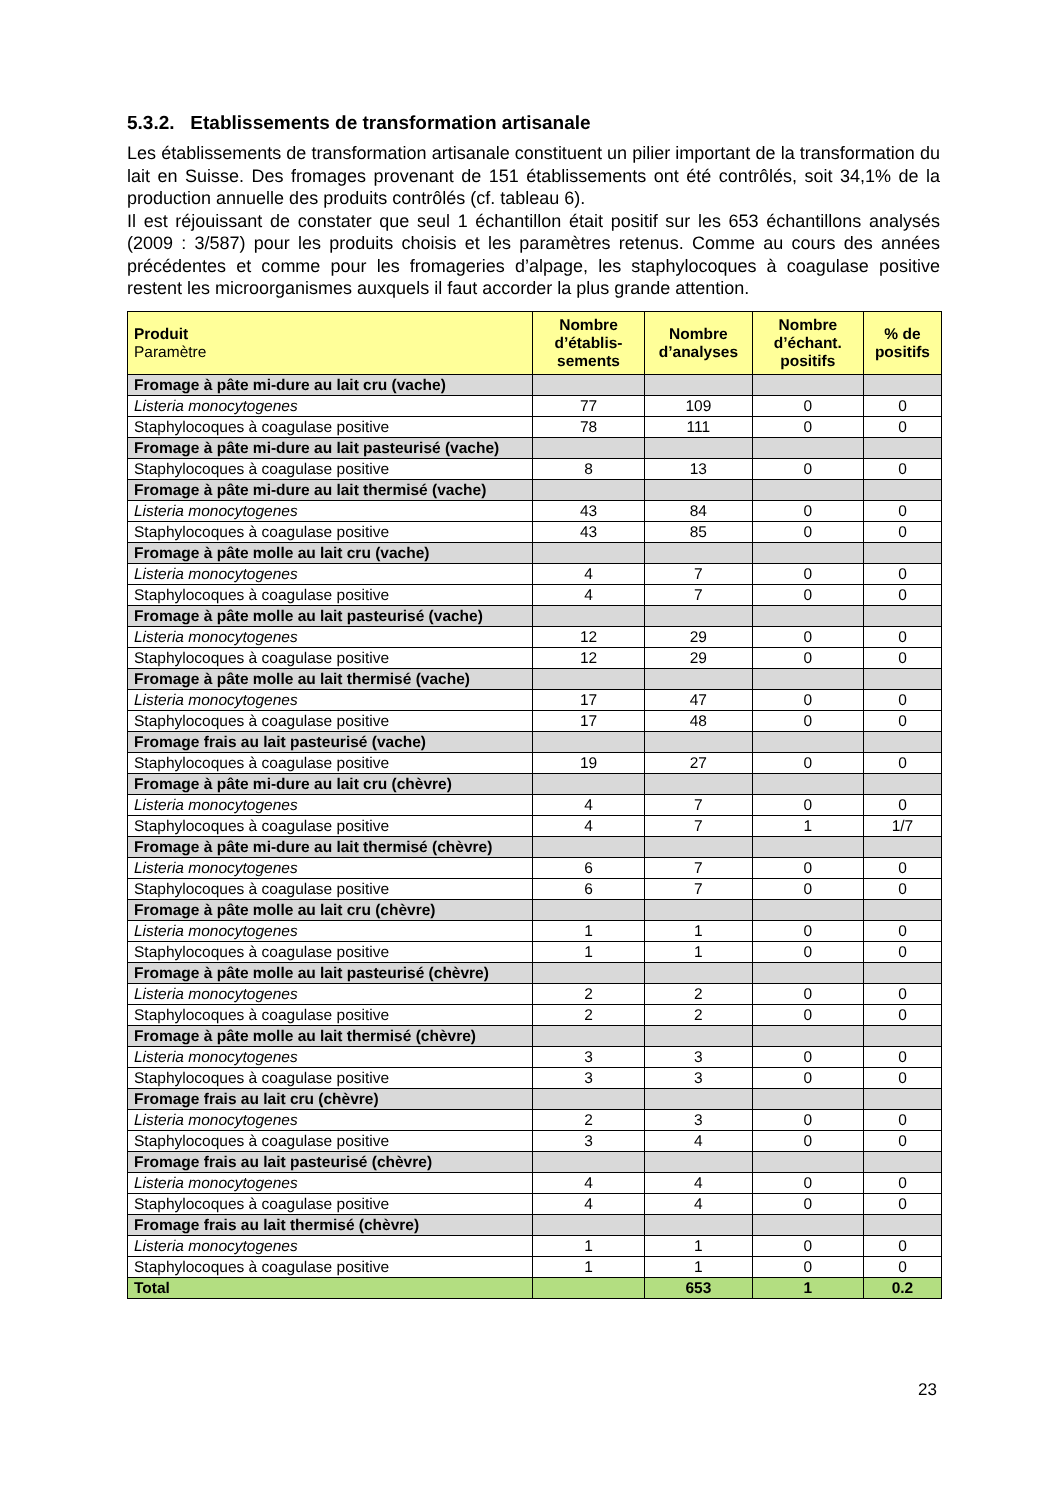5.3.2. Etablissements de transformation artisanale
Les établissements de transformation artisanale constituent un pilier important de la transformation du lait en Suisse. Des fromages provenant de 151 établissements ont été contrôlés, soit 34,1% de la production annuelle des produits contrôlés (cf. tableau 6).
Il est réjouissant de constater que seul 1 échantillon était positif sur les 653 échantillons analysés (2009 : 3/587) pour les produits choisis et les paramètres retenus. Comme au cours des années précédentes et comme pour les fromageries d’alpage, les staphylocoques à coagulase positive restent les microorganismes auxquels il faut accorder la plus grande attention.
| Produit Paramètre | Nombre d’établis-sements | Nombre d’analyses | Nombre d’échant. positifs | % de positifs |
| --- | --- | --- | --- | --- |
| Fromage à pâte mi-dure au lait cru (vache) | | | | |
| Listeria monocytogenes | 77 | 109 | 0 | 0 |
| Staphylocoques à coagulase positive | 78 | 111 | 0 | 0 |
| Fromage à pâte mi-dure au lait pasteurisé (vache) | | | | |
| Staphylocoques à coagulase positive | 8 | 13 | 0 | 0 |
| Fromage à pâte mi-dure au lait thermisé (vache) | | | | |
| Listeria monocytogenes | 43 | 84 | 0 | 0 |
| Staphylocoques à coagulase positive | 43 | 85 | 0 | 0 |
| Fromage à pâte molle au lait cru (vache) | | | | |
| Listeria monocytogenes | 4 | 7 | 0 | 0 |
| Staphylocoques à coagulase positive | 4 | 7 | 0 | 0 |
| Fromage à pâte molle au lait pasteurisé (vache) | | | | |
| Listeria monocytogenes | 12 | 29 | 0 | 0 |
| Staphylocoques à coagulase positive | 12 | 29 | 0 | 0 |
| Fromage à pâte molle au lait thermisé (vache) | | | | |
| Listeria monocytogenes | 17 | 47 | 0 | 0 |
| Staphylocoques à coagulase positive | 17 | 48 | 0 | 0 |
| Fromage frais au lait pasteurisé (vache) | | | | |
| Staphylocoques à coagulase positive | 19 | 27 | 0 | 0 |
| Fromage à pâte mi-dure au lait cru (chèvre) | | | | |
| Listeria monocytogenes | 4 | 7 | 0 | 0 |
| Staphylocoques à coagulase positive | 4 | 7 | 1 | 1/7 |
| Fromage à pâte mi-dure au lait thermisé (chèvre) | | | | |
| Listeria monocytogenes | 6 | 7 | 0 | 0 |
| Staphylocoques à coagulase positive | 6 | 7 | 0 | 0 |
| Fromage à pâte molle au lait cru (chèvre) | | | | |
| Listeria monocytogenes | 1 | 1 | 0 | 0 |
| Staphylocoques à coagulase positive | 1 | 1 | 0 | 0 |
| Fromage à pâte molle au lait pasteurisé (chèvre) | | | | |
| Listeria monocytogenes | 2 | 2 | 0 | 0 |
| Staphylocoques à coagulase positive | 2 | 2 | 0 | 0 |
| Fromage à pâte molle au lait thermisé (chèvre) | | | | |
| Listeria monocytogenes | 3 | 3 | 0 | 0 |
| Staphylocoques à coagulase positive | 3 | 3 | 0 | 0 |
| Fromage frais au lait cru (chèvre) | | | | |
| Listeria monocytogenes | 2 | 3 | 0 | 0 |
| Staphylocoques à coagulase positive | 3 | 4 | 0 | 0 |
| Fromage frais au lait pasteurisé (chèvre) | | | | |
| Listeria monocytogenes | 4 | 4 | 0 | 0 |
| Staphylocoques à coagulase positive | 4 | 4 | 0 | 0 |
| Fromage frais au lait thermisé (chèvre) | | | | |
| Listeria monocytogenes | 1 | 1 | 0 | 0 |
| Staphylocoques à coagulase positive | 1 | 1 | 0 | 0 |
| Total | | 653 | 1 | 0.2 |
23